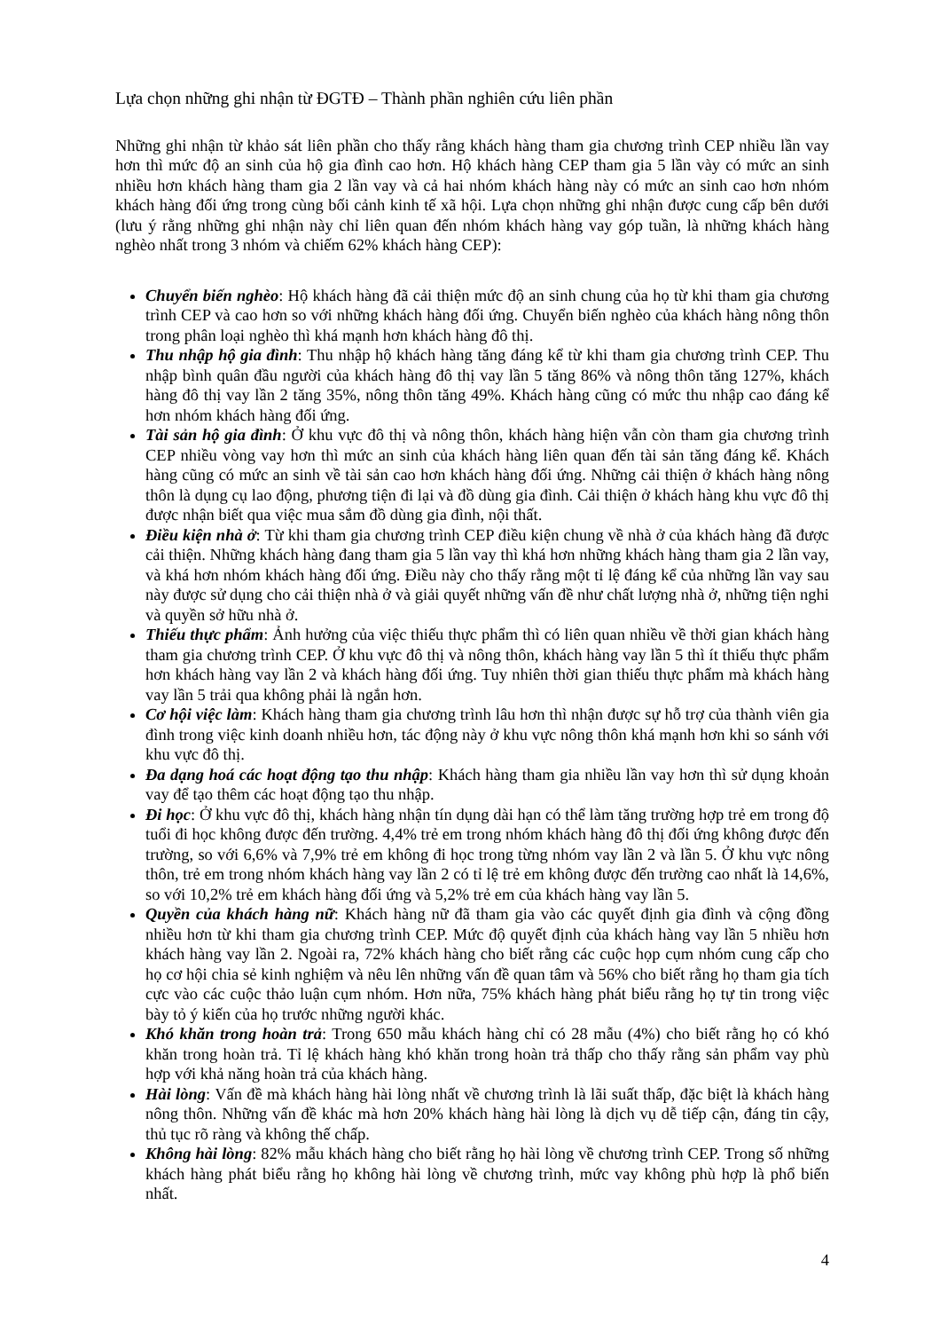Lựa chọn những ghi nhận từ ĐGTĐ – Thành phần nghiên cứu liên phần
Những ghi nhận từ khảo sát liên phần cho thấy rằng khách hàng tham gia chương trình CEP nhiều lần vay hơn thì mức độ an sinh của hộ gia đình cao hơn. Hộ khách hàng CEP tham gia 5 lần vày có mức an sinh nhiều hơn khách hàng tham gia 2 lần vay và cả hai nhóm khách hàng này có mức an sinh cao hơn nhóm khách hàng đối ứng trong cùng bối cảnh kinh tế xã hội. Lựa chọn những ghi nhận được cung cấp bên dưới (lưu ý rằng những ghi nhận này chỉ liên quan đến nhóm khách hàng vay góp tuần, là những khách hàng nghèo nhất trong 3 nhóm và chiếm 62% khách hàng CEP):
Chuyển biến nghèo: Hộ khách hàng đã cải thiện mức độ an sinh chung của họ từ khi tham gia chương trình CEP và cao hơn so với những khách hàng đối ứng. Chuyển biến nghèo của khách hàng nông thôn trong phân loại nghèo thì khá mạnh hơn khách hàng đô thị.
Thu nhập hộ gia đình: Thu nhập hộ khách hàng tăng đáng kể từ khi tham gia chương trình CEP. Thu nhập bình quân đầu người của khách hàng đô thị vay lần 5 tăng 86% và nông thôn tăng 127%, khách hàng đô thị vay lần 2 tăng 35%, nông thôn tăng 49%. Khách hàng cũng có mức thu nhập cao đáng kể hơn nhóm khách hàng đối ứng.
Tài sản hộ gia đình: Ở khu vực đô thị và nông thôn, khách hàng hiện vẫn còn tham gia chương trình CEP nhiều vòng vay hơn thì mức an sinh của khách hàng liên quan đến tài sản tăng đáng kể. Khách hàng cũng có mức an sinh về tài sản cao hơn khách hàng đối ứng. Những cải thiện ở khách hàng nông thôn là dụng cụ lao động, phương tiện đi lại và đồ dùng gia đình. Cải thiện ở khách hàng khu vực đô thị được nhận biết qua việc mua sắm đồ dùng gia đình, nội thất.
Điều kiện nhà ở: Từ khi tham gia chương trình CEP điều kiện chung về nhà ở của khách hàng đã được cải thiện. Những khách hàng đang tham gia 5 lần vay thì khá hơn những khách hàng tham gia 2 lần vay, và khá hơn nhóm khách hàng đối ứng. Điều này cho thấy rằng một tỉ lệ đáng kể của những lần vay sau này được sử dụng cho cải thiện nhà ở và giải quyết những vấn đề như chất lượng nhà ở, những tiện nghi và quyền sở hữu nhà ở.
Thiếu thực phẩm: Ảnh hưởng của việc thiếu thực phẩm thì có liên quan nhiều về thời gian khách hàng tham gia chương trình CEP. Ở khu vực đô thị và nông thôn, khách hàng vay lần 5 thì ít thiếu thực phẩm hơn khách hàng vay lần 2 và khách hàng đối ứng. Tuy nhiên thời gian thiếu thực phẩm mà khách hàng vay lần 5 trải qua không phải là ngắn hơn.
Cơ hội việc làm: Khách hàng tham gia chương trình lâu hơn thì nhận được sự hỗ trợ của thành viên gia đình trong việc kinh doanh nhiều hơn, tác động này ở khu vực nông thôn khá mạnh hơn khi so sánh với khu vực đô thị.
Đa dạng hoá các hoạt động tạo thu nhập: Khách hàng tham gia nhiều lần vay hơn thì sử dụng khoản vay để tạo thêm các hoạt động tạo thu nhập.
Đi học: Ở khu vực đô thị, khách hàng nhận tín dụng dài hạn có thể làm tăng trường hợp trẻ em trong độ tuổi đi học không được đến trường. 4,4% trẻ em trong nhóm khách hàng đô thị đối ứng không được đến trường, so với 6,6% và 7,9% trẻ em không đi học trong từng nhóm vay lần 2 và lần 5. Ở khu vực nông thôn, trẻ em trong nhóm khách hàng vay lần 2 có tỉ lệ trẻ em không được đến trường cao nhất là 14,6%, so với 10,2% trẻ em khách hàng đối ứng và 5,2% trẻ em của khách hàng vay lần 5.
Quyền của khách hàng nữ: Khách hàng nữ đã tham gia vào các quyết định gia đình và cộng đồng nhiều hơn từ khi tham gia chương trình CEP. Mức độ quyết định của khách hàng vay lần 5 nhiều hơn khách hàng vay lần 2. Ngoài ra, 72% khách hàng cho biết rằng các cuộc họp cụm nhóm cung cấp cho họ cơ hội chia sẻ kinh nghiệm và nêu lên những vấn đề quan tâm và 56% cho biết rằng họ tham gia tích cực vào các cuộc thảo luận cụm nhóm. Hơn nữa, 75% khách hàng phát biểu rằng họ tự tin trong việc bày tỏ ý kiến của họ trước những người khác.
Khó khăn trong hoàn trả: Trong 650 mẫu khách hàng chỉ có 28 mẫu (4%) cho biết rằng họ có khó khăn trong hoàn trả. Tỉ lệ khách hàng khó khăn trong hoàn trả thấp cho thấy rằng sản phẩm vay phù hợp với khả năng hoàn trả của khách hàng.
Hài lòng: Vấn đề mà khách hàng hài lòng nhất về chương trình là lãi suất thấp, đặc biệt là khách hàng nông thôn. Những vấn đề khác mà hơn 20% khách hàng hài lòng là dịch vụ dễ tiếp cận, đáng tin cậy, thủ tục rõ ràng và không thế chấp.
Không hài lòng: 82% mẫu khách hàng cho biết rằng họ hài lòng về chương trình CEP. Trong số những khách hàng phát biểu rằng họ không hài lòng về chương trình, mức vay không phù hợp là phổ biến nhất.
4